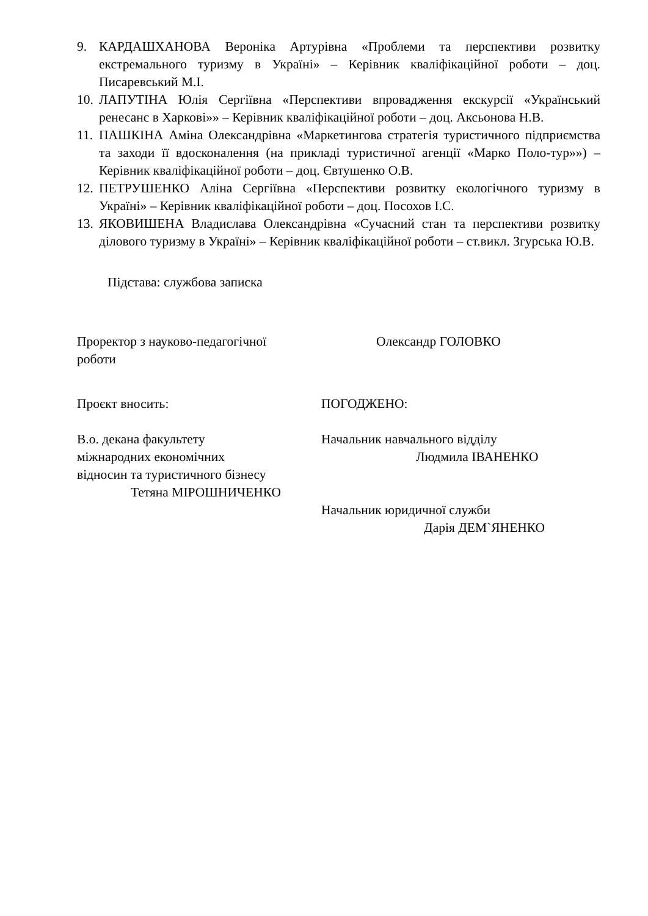9. КАРДАШХАНОВА Вероніка Артурівна «Проблеми та перспективи розвитку екстремального туризму в Україні» – Керівник кваліфікаційної роботи – доц. Писаревський М.І.
10.
ЛАПУТІНА Юлія Сергіївна «Перспективи впровадження екскурсії «Український ренесанс в Харкові»» – Керівник кваліфікаційної роботи – доц. Аксьонова Н.В.
11.
ПАШКІНА Аміна Олександрівна «Маркетингова стратегія туристичного підприємства та заходи її вдосконалення (на прикладі туристичної агенції «Марко Поло-тур»») – Керівник кваліфікаційної роботи – доц. Євтушенко О.В.
12.
ПЕТРУШЕНКО Аліна Сергіївна «Перспективи розвитку екологічного туризму в Україні» – Керівник кваліфікаційної роботи – доц. Посохов І.С.
13.
ЯКОВИШЕНА Владислава Олександрівна «Сучасний стан та перспективи розвитку ділового туризму в Україні» – Керівник кваліфікаційної роботи – ст.викл. Згурська Ю.В.
Підстава: службова записка
Проректор з науково-педагогічної роботи
Олександр ГОЛОВКО
Проєкт вносить: ПОГОДЖЕНО:
В.о. декана факультету
міжнародних економічних
відносин та туристичного бізнесу
Тетяна МІРОШНИЧЕНКО
Начальник навчального відділу
Людмила ІВАНЕНКО
Начальник юридичної служби
Дарія ДЕМ`ЯНЕНКО